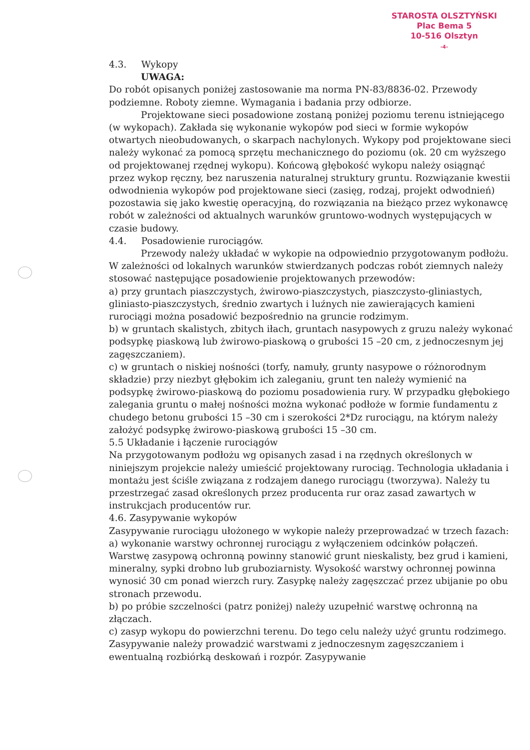STAROSTA OLSZTYŃSKI
Plac Bema 5
10-516 Olsztyn
-4-
4.3. Wykopy
UWAGA:
Do robót opisanych poniżej zastosowanie ma norma PN-83/8836-02. Przewody podziemne. Roboty ziemne. Wymagania i badania przy odbiorze.
Projektowane sieci posadowione zostaną poniżej poziomu terenu istniejącego (w wykopach). Zakłada się wykonanie wykopów pod sieci w formie wykopów otwartych nieobudowanych, o skarpach nachylonych. Wykopy pod projektowane sieci należy wykonać za pomocą sprzętu mechanicznego do poziomu (ok. 20 cm wyższego od projektowanej rzędnej wykopu). Końcową głębokość wykopu należy osiągnąć przez wykop ręczny, bez naruszenia naturalnej struktury gruntu. Rozwiązanie kwestii odwodnienia wykopów pod projektowane sieci (zasięg, rodzaj, projekt odwodnień) pozostawia się jako kwestię operacyjną, do rozwiązania na bieżąco przez wykonawcę robót w zależności od aktualnych warunków gruntowo-wodnych występujących w czasie budowy.
4.4. Posadowienie rurociągów.
Przewody należy układać w wykopie na odpowiednio przygotowanym podłożu. W zależności od lokalnych warunków stwierdzanych podczas robót ziemnych należy stosować następujące posadowienie projektowanych przewodów:
a) przy gruntach piaszczystych, żwirowo-piaszczystych, piaszczysto-gliniastych, gliniasto-piaszczystych, średnio zwartych i luźnych nie zawierających kamieni rurociągi można posadowić bezpośrednio na gruncie rodzimym.
b) w gruntach skalistych, zbitych iłach, gruntach nasypowych z gruzu należy wykonać podsypkę piaskową lub żwirowo-piaskową o grubości 15 –20 cm, z jednoczesnym jej zagęszczaniem).
c) w gruntach o niskiej nośności (torfy, namuły, grunty nasypowe o różnorodnym składzie) przy niezbyt głębokim ich zaleganiu, grunt ten należy wymienić na podsypkę żwirowo-piaskową do poziomu posadowienia rury. W przypadku głębokiego zalegania gruntu o małej nośności można wykonać podłoże w formie fundamentu z chudego betonu grubości 15 –30 cm i szerokości 2*Dz rurociągu, na którym należy założyć podsypkę żwirowo-piaskową grubości 15 –30 cm.
5.5 Układanie i łączenie rurociągów
Na przygotowanym podłożu wg opisanych zasad i na rzędnych określonych w niniejszym projekcie należy umieścić projektowany rurociąg. Technologia układania i montażu jest ściśle związana z rodzajem danego rurociągu (tworzywa). Należy tu przestrzegać zasad określonych przez producenta rur oraz zasad zawartych w instrukcjach producentów rur.
4.6. Zasypywanie wykopów
Zasypywanie rurociągu ułożonego w wykopie należy przeprowadzać w trzech fazach:
a) wykonanie warstwy ochronnej rurociągu z wyłączeniem odcinków połączeń. Warstwę zasypową ochronną powinny stanowić grunt nieskalisty, bez grud i kamieni, mineralny, sypki drobno lub gruboziarnisty. Wysokość warstwy ochronnej powinna wynosić 30 cm ponad wierzch rury. Zasypkę należy zagęszczać przez ubijanie po obu stronach przewodu.
b) po próbie szczelności (patrz poniżej) należy uzupełnić warstwę ochronną na złączach.
c) zasyp wykopu do powierzchni terenu. Do tego celu należy użyć gruntu rodzimego. Zasypywanie należy prowadzić warstwami z jednoczesnym zagęszczaniem i ewentualną rozbiórką deskowań i rozpór. Zasypywanie